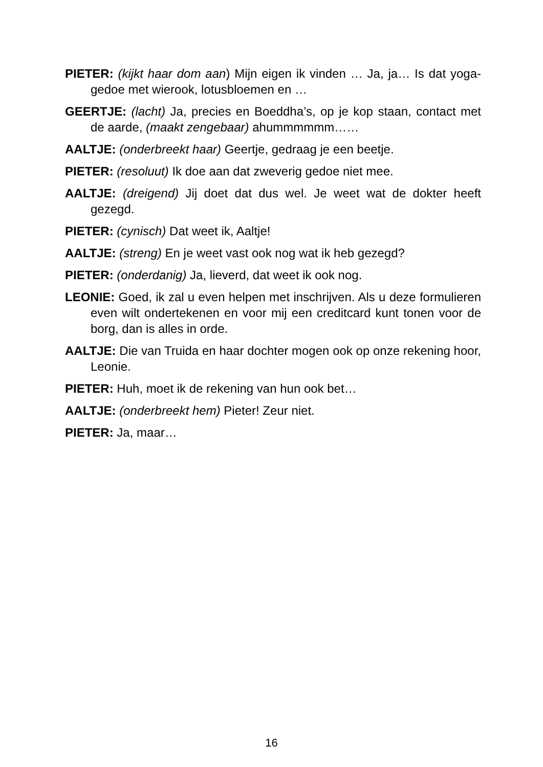PIETER: (kijkt haar dom aan) Mijn eigen ik vinden … Ja, ja… Is dat yoga-gedoe met wierook, lotusbloemen en …
GEERTJE: (lacht) Ja, precies en Boeddha’s, op je kop staan, contact met de aarde, (maakt zengebaar) ahummmmmm……
AALTJE: (onderbreekt haar) Geertje, gedraag je een beetje.
PIETER: (resoluut) Ik doe aan dat zweverig gedoe niet mee.
AALTJE: (dreigend) Jij doet dat dus wel. Je weet wat de dokter heeft gezegd.
PIETER: (cynisch) Dat weet ik, Aaltje!
AALTJE: (streng) En je weet vast ook nog wat ik heb gezegd?
PIETER: (onderdanig) Ja, lieverd, dat weet ik ook nog.
LEONIE: Goed, ik zal u even helpen met inschrijven. Als u deze formulieren even wilt ondertekenen en voor mij een creditcard kunt tonen voor de borg, dan is alles in orde.
AALTJE: Die van Truida en haar dochter mogen ook op onze rekening hoor, Leonie.
PIETER: Huh, moet ik de rekening van hun ook bet…
AALTJE: (onderbreekt hem) Pieter! Zeur niet.
PIETER: Ja, maar…
16